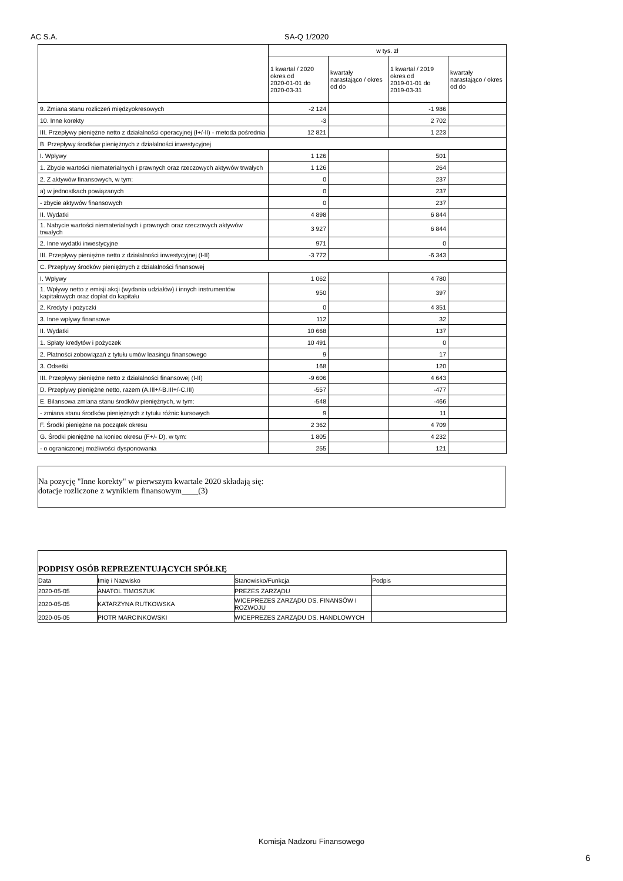AC S.A. SA-Q 1/2020
| | w tys. zł | | | |
| | 1 kwartał / 2020 okres od 2020-01-01 do 2020-03-31 | kwartały narastająco / okres od do | 1 kwartał / 2019 okres od 2019-01-01 do 2019-03-31 | kwartały narastająco / okres od do |
| 9. Zmiana stanu rozliczeń międzyokresowych | -2 124 | | -1 986 | |
| 10. Inne korekty | -3 | | 2 702 | |
| III. Przepływy pieniężne netto z działalności operacyjnej (I+/-II) - metoda pośrednia | 12 821 | | 1 223 | |
| B. Przepływy środków pieniężnych z działalności inwestycyjnej | | | | |
| I. Wpływy | 1 126 | | 501 | |
| 1. Zbycie wartości niematerialnych i prawnych oraz rzeczowych aktywów trwałych | 1 126 | | 264 | |
| 2. Z aktywów finansowych, w tym: | 0 | | 237 | |
| a) w jednostkach powiązanych | 0 | | 237 | |
| - zbycie aktywów finansowych | 0 | | 237 | |
| II. Wydatki | 4 898 | | 6 844 | |
| 1. Nabycie wartości niematerialnych i prawnych oraz rzeczowych aktywów trwałych | 3 927 | | 6 844 | |
| 2. Inne wydatki inwestycyjne | 971 | | 0 | |
| III. Przepływy pieniężne netto z działalności inwestycyjnej (I-II) | -3 772 | | -6 343 | |
| C. Przepływy środków pieniężnych z działalności finansowej | | | | |
| I. Wpływy | 1 062 | | 4 780 | |
| 1. Wpływy netto z emisji akcji (wydania udziałów) i innych instrumentów kapitałowych oraz dopłat do kapitału | 950 | | 397 | |
| 2. Kredyty i pożyczki | 0 | | 4 351 | |
| 3. Inne wpływy finansowe | 112 | | 32 | |
| II. Wydatki | 10 668 | | 137 | |
| 1. Spłaty kredytów i pożyczek | 10 491 | | 0 | |
| 2. Płatności zobowiązań z tytułu umów leasingu finansowego | 9 | | 17 | |
| 3. Odsetki | 168 | | 120 | |
| III. Przepływy pieniężne netto z działalności finansowej (I-II) | -9 606 | | 4 643 | |
| D. Przepływy pieniężne netto, razem (A.III+/-B.III+/-C.III) | -557 | | -477 | |
| E. Bilansowa zmiana stanu środków pieniężnych, w tym: | -548 | | -466 | |
| - zmiana stanu środków pieniężnych z tytułu różnic kursowych | 9 | | 11 | |
| F. Środki pieniężne na początek okresu | 2 362 | | 4 709 | |
| G. Środki pieniężne na koniec okresu (F+/- D), w tym: | 1 805 | | 4 232 | |
| - o ograniczonej możliwości dysponowania | 255 | | 121 | |
Na pozycję "Inne korekty" w pierwszym kwartale 2020 składają się:
dotacje rozliczone z wynikiem finansowym____(3)
| PODPISY OSÓB REPREZENTUJĄCYCH SPÓŁKĘ | | | |
| Data | Imię i Nazwisko | Stanowisko/Funkcja | Podpis |
| 2020-05-05 | ANATOL TIMOSZUK | PREZES ZARZĄDU | |
| 2020-05-05 | KATARZYNA RUTKOWSKA | WICEPREZES ZARZĄDU DS. FINANSÓW I ROZWOJU | |
| 2020-05-05 | PIOTR MARCINKOWSKI | WICEPREZES ZARZĄDU DS. HANDLOWYCH | |
Komisja Nadzoru Finansowego
6